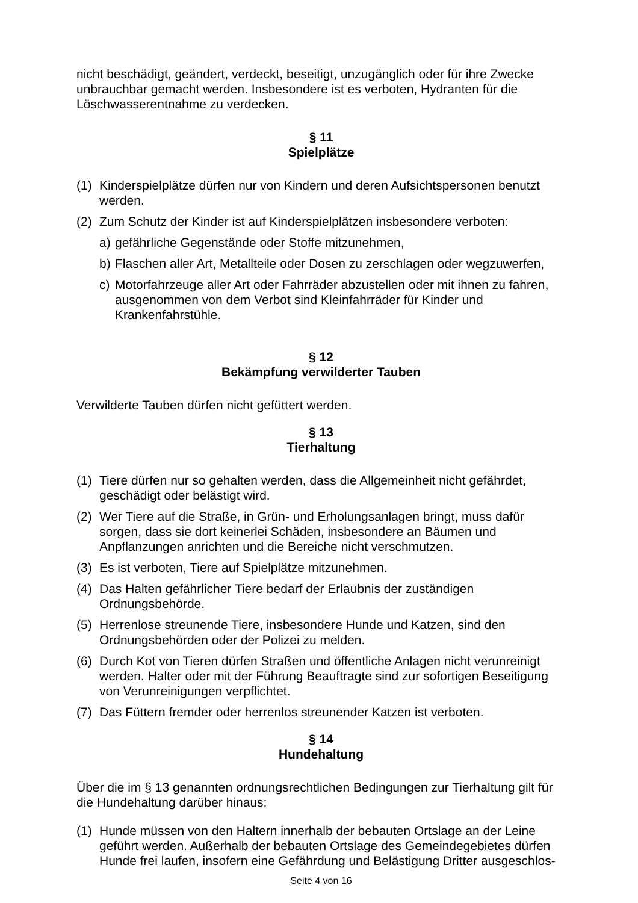nicht beschädigt, geändert, verdeckt, beseitigt, unzugänglich oder für ihre Zwecke unbrauchbar gemacht werden. Insbesondere ist es verboten, Hydranten für die Löschwasserentnahme zu verdecken.
§ 11
Spielplätze
(1) Kinderspielplätze dürfen nur von Kindern und deren Aufsichtspersonen benutzt werden.
(2) Zum Schutz der Kinder ist auf Kinderspielplätzen insbesondere verboten:
a) gefährliche Gegenstände oder Stoffe mitzunehmen,
b) Flaschen aller Art, Metallteile oder Dosen zu zerschlagen oder wegzuwerfen,
c) Motorfahrzeuge aller Art oder Fahrräder abzustellen oder mit ihnen zu fahren, ausgenommen von dem Verbot sind Kleinfahrräder für Kinder und Krankenfahrstühle.
§ 12
Bekämpfung verwilderter Tauben
Verwilderte Tauben dürfen nicht gefüttert werden.
§ 13
Tierhaltung
(1) Tiere dürfen nur so gehalten werden, dass die Allgemeinheit nicht gefährdet, geschädigt oder belästigt wird.
(2) Wer Tiere auf die Straße, in Grün- und Erholungsanlagen bringt, muss dafür sorgen, dass sie dort keinerlei Schäden, insbesondere an Bäumen und Anpflanzungen anrichten und die Bereiche nicht verschmutzen.
(3) Es ist verboten, Tiere auf Spielplätze mitzunehmen.
(4) Das Halten gefährlicher Tiere bedarf der Erlaubnis der zuständigen Ordnungsbehörde.
(5) Herrenlose streunende Tiere, insbesondere Hunde und Katzen, sind den Ordnungsbehörden oder der Polizei zu melden.
(6) Durch Kot von Tieren dürfen Straßen und öffentliche Anlagen nicht verunreinigt werden. Halter oder mit der Führung Beauftragte sind zur sofortigen Beseitigung von Verunreinigungen verpflichtet.
(7) Das Füttern fremder oder herrenlos streunender Katzen ist verboten.
§ 14
Hundehaltung
Über die im § 13 genannten ordnungsrechtlichen Bedingungen zur Tierhaltung gilt für die Hundehaltung darüber hinaus:
(1) Hunde müssen von den Haltern innerhalb der bebauten Ortslage an der Leine geführt werden. Außerhalb der bebauten Ortslage des Gemeindegebietes dürfen Hunde frei laufen, insofern eine Gefährdung und Belästigung Dritter ausgeschlos-
Seite 4 von 16